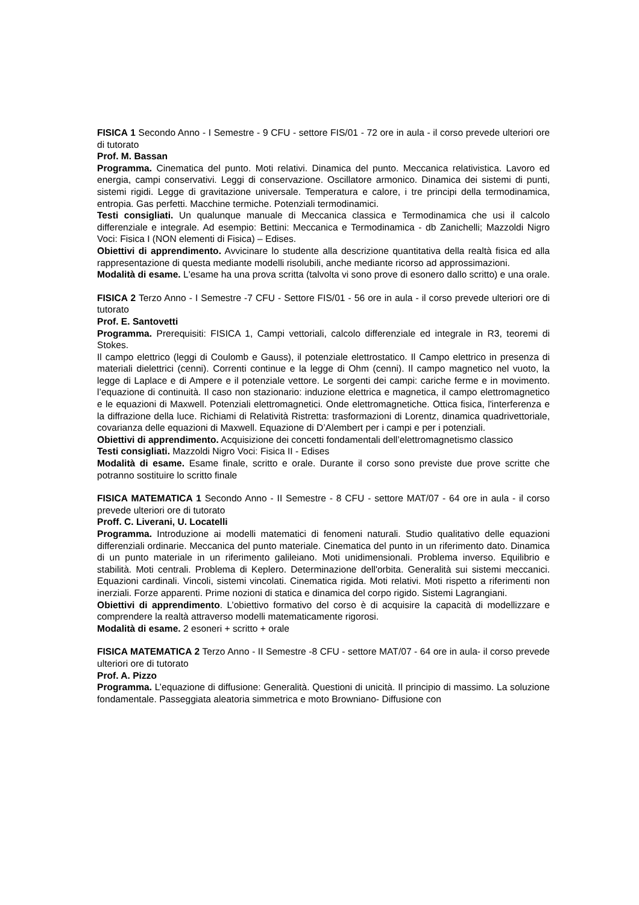FISICA 1 Secondo Anno - I Semestre - 9 CFU - settore FIS/01 - 72 ore in aula - il corso prevede ulteriori ore di tutorato
Prof. M. Bassan
Programma. Cinematica del punto. Moti relativi. Dinamica del punto. Meccanica relativistica. Lavoro ed energia, campi conservativi. Leggi di conservazione. Oscillatore armonico. Dinamica dei sistemi di punti, sistemi rigidi. Legge di gravitazione universale. Temperatura e calore, i tre principi della termodinamica, entropia. Gas perfetti. Macchine termiche. Potenziali termodinamici.
Testi consigliati. Un qualunque manuale di Meccanica classica e Termodinamica che usi il calcolo differenziale e integrale. Ad esempio: Bettini: Meccanica e Termodinamica - db Zanichelli; Mazzoldi Nigro Voci: Fisica I (NON elementi di Fisica) – Edises.
Obiettivi di apprendimento. Avvicinare lo studente alla descrizione quantitativa della realtà fisica ed alla rappresentazione di questa mediante modelli risolubili, anche mediante ricorso ad approssimazioni.
Modalità di esame. L'esame ha una prova scritta (talvolta vi sono prove di esonero dallo scritto) e una orale.
FISICA 2 Terzo Anno - I Semestre -7 CFU - Settore FIS/01 - 56 ore in aula - il corso prevede ulteriori ore di tutorato
Prof. E. Santovetti
Programma. Prerequisiti: FISICA 1, Campi vettoriali, calcolo differenziale ed integrale in R3, teoremi di Stokes.
Il campo elettrico (leggi di Coulomb e Gauss), il potenziale elettrostatico. Il Campo elettrico in presenza di materiali dielettrici (cenni). Correnti continue e la legge di Ohm (cenni). Il campo magnetico nel vuoto, la legge di Laplace e di Ampere e il potenziale vettore. Le sorgenti dei campi: cariche ferme e in movimento. l’equazione di continuità. Il caso non stazionario: induzione elettrica e magnetica, il campo elettromagnetico e le equazioni di Maxwell. Potenziali elettromagnetici. Onde elettromagnetiche. Ottica fisica, l'interferenza e la diffrazione della luce. Richiami di Relatività Ristretta: trasformazioni di Lorentz, dinamica quadrivettoriale, covarianza delle equazioni di Maxwell. Equazione di D’Alembert per i campi e per i potenziali.
Obiettivi di apprendimento. Acquisizione dei concetti fondamentali dell’elettromagnetismo classico
Testi consigliati. Mazzoldi Nigro Voci: Fisica II - Edises
Modalità di esame. Esame finale, scritto e orale. Durante il corso sono previste due prove scritte che potranno sostituire lo scritto finale
FISICA MATEMATICA 1 Secondo Anno - II Semestre - 8 CFU - settore MAT/07 - 64 ore in aula - il corso prevede ulteriori ore di tutorato
Proff. C. Liverani, U. Locatelli
Programma. Introduzione ai modelli matematici di fenomeni naturali. Studio qualitativo delle equazioni differenziali ordinarie. Meccanica del punto materiale. Cinematica del punto in un riferimento dato. Dinamica di un punto materiale in un riferimento galileiano. Moti unidimensionali. Problema inverso. Equilibrio e stabilità. Moti centrali. Problema di Keplero. Determinazione dell'orbita. Generalità sui sistemi meccanici. Equazioni cardinali. Vincoli, sistemi vincolati. Cinematica rigida. Moti relativi. Moti rispetto a riferimenti non inerziali. Forze apparenti. Prime nozioni di statica e dinamica del corpo rigido. Sistemi Lagrangiani.
Obiettivi di apprendimento. L’obiettivo formativo del corso è di acquisire la capacità di modellizzare e comprendere la realtà attraverso modelli matematicamente rigorosi.
Modalità di esame. 2 esoneri + scritto + orale
FISICA MATEMATICA 2 Terzo Anno - II Semestre -8 CFU - settore MAT/07 - 64 ore in aula- il corso prevede ulteriori ore di tutorato
Prof. A. Pizzo
Programma. L’equazione di diffusione: Generalità. Questioni di unicità. Il principio di massimo. La soluzione fondamentale. Passeggiata aleatoria simmetrica e moto Browniano- Diffusione con